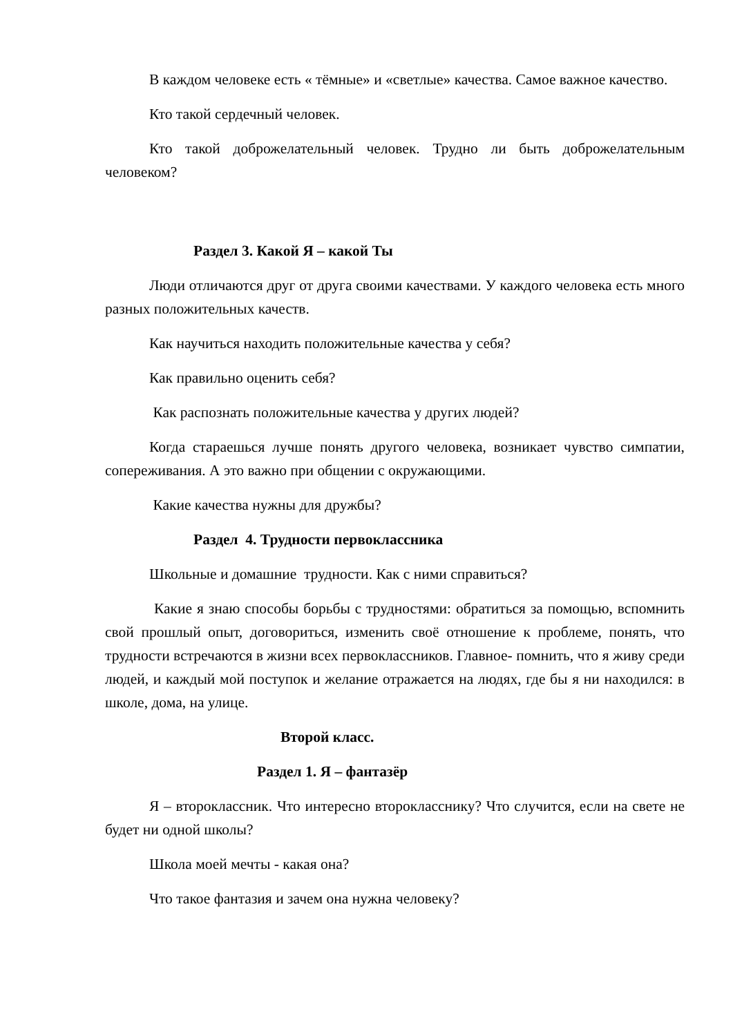В каждом человеке есть « тёмные» и «светлые» качества. Самое важное качество.
Кто такой сердечный человек.
Кто такой доброжелательный человек. Трудно ли быть доброжелательным человеком?
Раздел 3. Какой Я – какой Ты
Люди отличаются друг от друга своими качествами. У каждого человека есть много разных положительных качеств.
Как научиться находить положительные качества у себя?
Как правильно оценить себя?
Как распознать положительные качества у других людей?
Когда стараешься лучше понять другого человека, возникает чувство симпатии, сопереживания. А это важно при общении с окружающими.
Какие качества нужны для дружбы?
Раздел 4. Трудности первоклассника
Школьные и домашние трудности. Как с ними справиться?
Какие я знаю способы борьбы с трудностями: обратиться за помощью, вспомнить свой прошлый опыт, договориться, изменить своё отношение к проблеме, понять, что трудности встречаются в жизни всех первоклассников. Главное- помнить, что я живу среди людей, и каждый мой поступок и желание отражается на людях, где бы я ни находился: в школе, дома, на улице.
Второй класс.
Раздел 1. Я – фантазёр
Я – второклассник. Что интересно второкласснику? Что случится, если на свете не будет ни одной школы?
Школа моей мечты - какая она?
Что такое фантазия и зачем она нужна человеку?